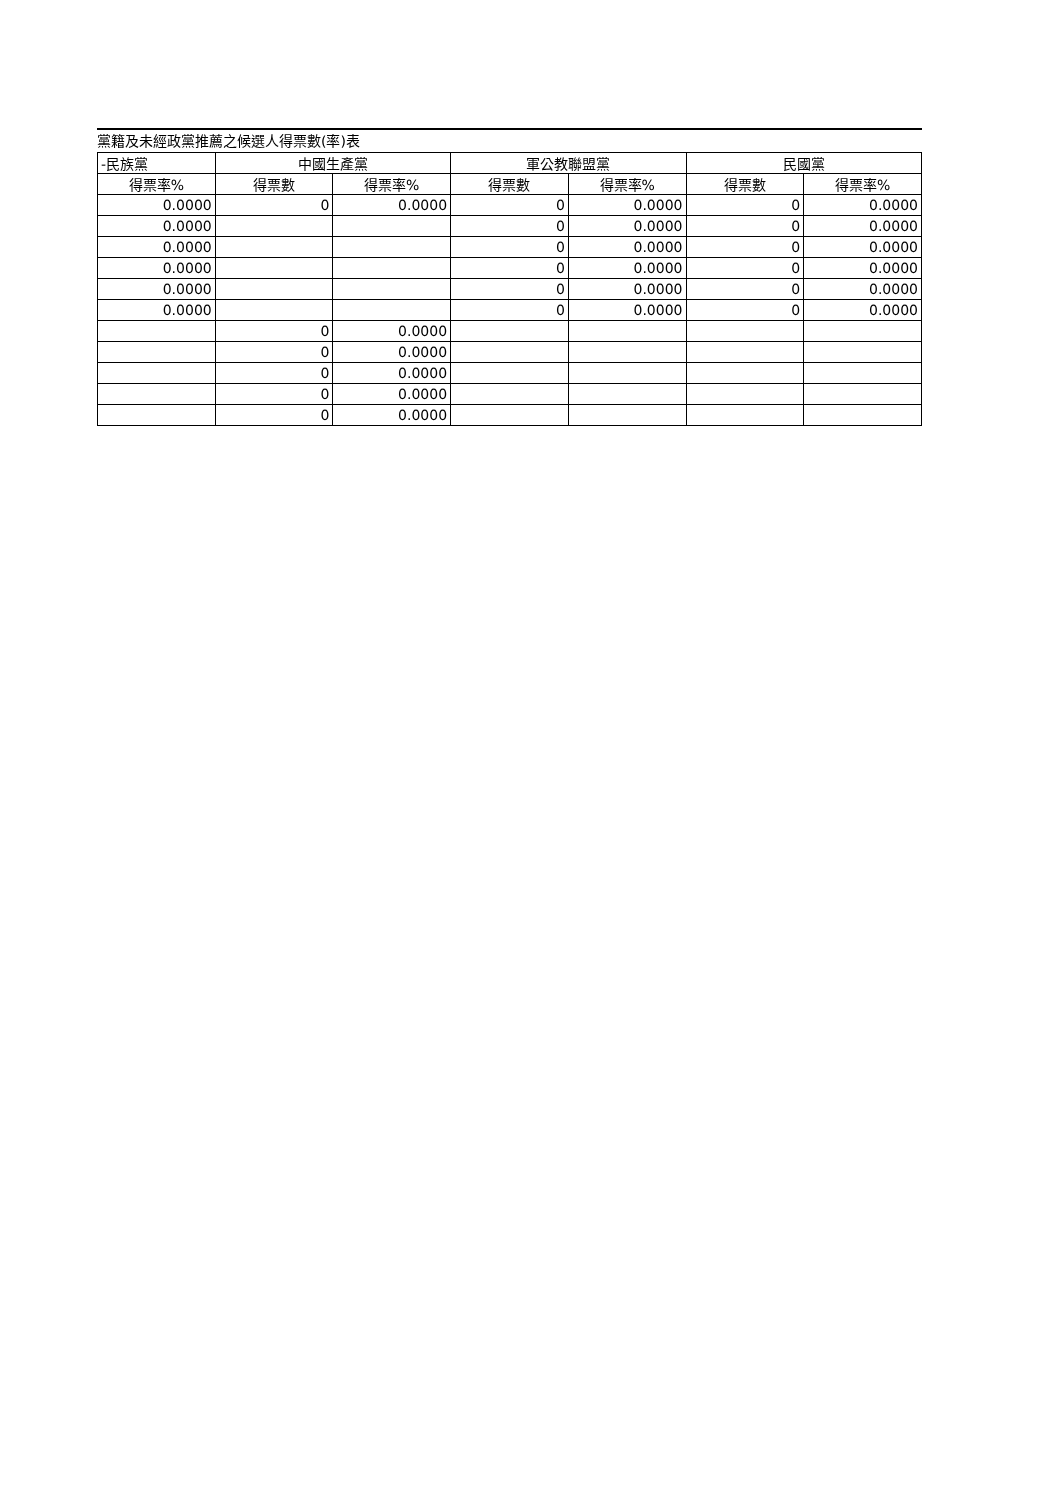黨籍及未經政黨推薦之候選人得票數(率)表
| -民族黨 | 中國生產黨 | | 軍公教聯盟黨 | | 民國黨 | |
| --- | --- | --- | --- | --- | --- | --- |
| 得票率% | 得票數 | 得票率% | 得票數 | 得票率% | 得票數 | 得票率% |
| 0.0000 | 0 | 0.0000 | 0 | 0.0000 | 0 | 0.0000 |
| 0.0000 | | | 0 | 0.0000 | 0 | 0.0000 |
| 0.0000 | | | 0 | 0.0000 | 0 | 0.0000 |
| 0.0000 | | | 0 | 0.0000 | 0 | 0.0000 |
| 0.0000 | | | 0 | 0.0000 | 0 | 0.0000 |
| 0.0000 | | | 0 | 0.0000 | 0 | 0.0000 |
| | 0 | 0.0000 | | | | |
| | 0 | 0.0000 | | | | |
| | 0 | 0.0000 | | | | |
| | 0 | 0.0000 | | | | |
| | 0 | 0.0000 | | | | |